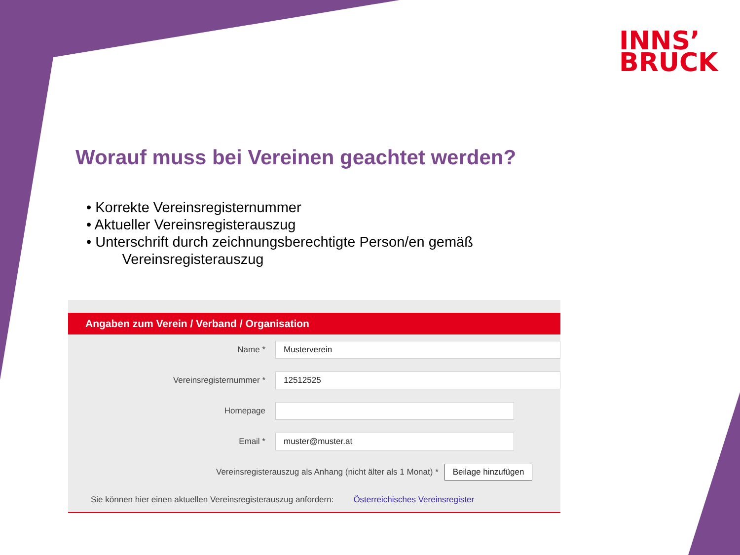INNS’
BRUCK
Worauf muss bei Vereinen geachtet werden?
• Korrekte Vereinsregisternummer
• Aktueller Vereinsregisterauszug
• Unterschrift durch zeichnungsberechtigte Person/en gemäß
Vereinsregisterauszug
Angaben zum Verein / Verband / Organisation
Name *
Musterverein
Vereinsregisternummer *
12512525
Homepage
Email *
muster@muster.at
Vereinsregisterauszug als Anhang (nicht älter als 1 Monat) * Beilage hinzufügen
Sie können hier einen aktuellen Vereinsregisterauszug anfordern: Österreichisches Vereinsregister